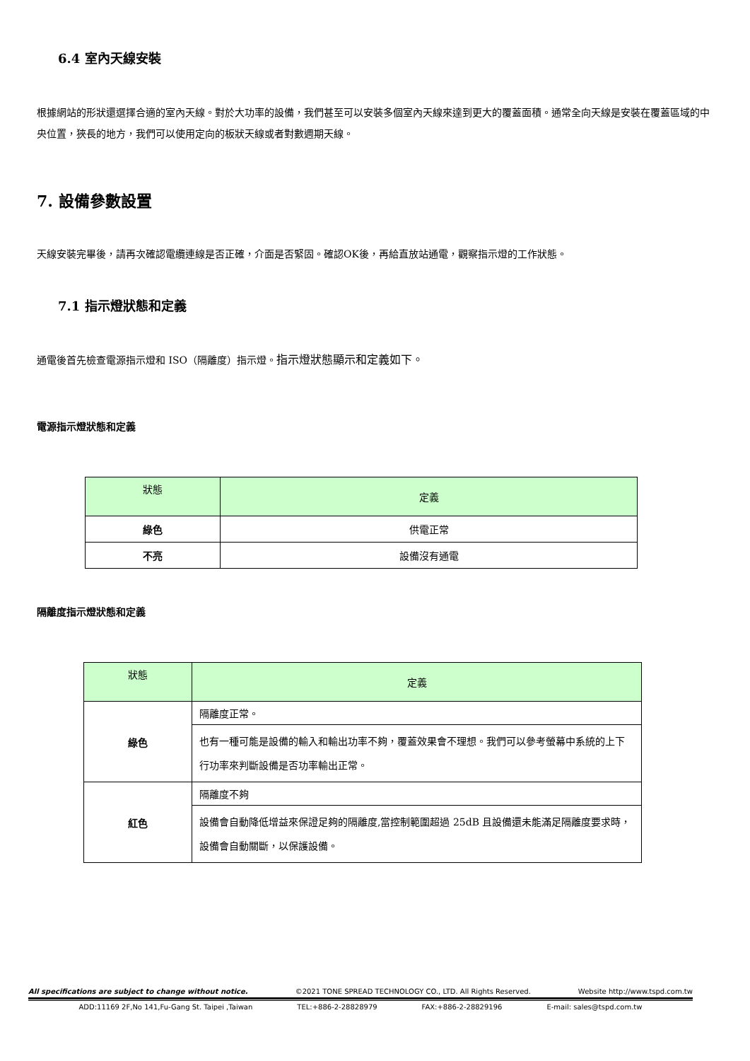6.4 室內天線安裝
根據網站的形狀還選擇合適的室內天線。對於大功率的設備，我們甚至可以安裝多個室內天線來達到更大的覆蓋面積。通常全向天線是安裝在覆蓋區域的中央位置，狹長的地方，我們可以使用定向的板狀天線或者對數週期天線。
7. 設備參數設置
天線安裝完畢後，請再次確認電纜連線是否正確，介面是否緊固。確認OK後，再給直放站通電，觀察指示燈的工作狀態。
7.1 指示燈狀態和定義
通電後首先檢查電源指示燈和 ISO（隔離度）指示燈。指示燈狀態顯示和定義如下。
電源指示燈狀態和定義
| 狀態 | 定義 |
| 綠色 | 供電正常 |
| 不亮 | 設備沒有通電 |
隔離度指示燈狀態和定義
| 狀態 | 定義 |
| 綠色 | 隔離度正常。 |
| | 也有一種可能是設備的輸入和輸出功率不夠，覆蓋效果會不理想。我們可以參考螢幕中系統的上下行功率來判斷設備是否功率輸出正常。 |
| 紅色 | 隔離度不夠 |
| | 設備會自動降低增益來保證足夠的隔離度,當控制範圍超過 25dB 且設備還未能滿足隔離度要求時，設備會自動關斷，以保護設備。 |
All specifications are subject to change without notice. ©2021 TONE SPREAD TECHNOLOGY CO., LTD. All Rights Reserved. Website http://www.tspd.com.tw
ADD:11169 2F,No 141,Fu-Gang St. Taipei ,Taiwan TEL:+886-2-28828979 FAX:+886-2-28829196 E-mail: sales@tspd.com.tw